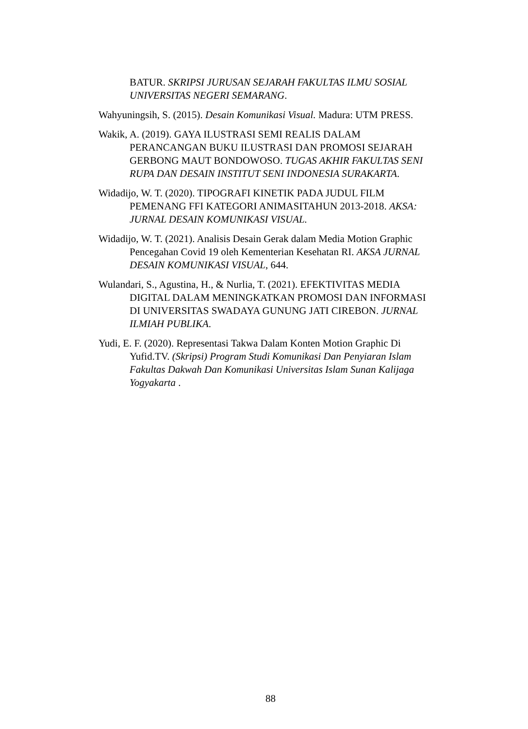BATUR. SKRIPSI JURUSAN SEJARAH FAKULTAS ILMU SOSIAL UNIVERSITAS NEGERI SEMARANG.
Wahyuningsih, S. (2015). Desain Komunikasi Visual. Madura: UTM PRESS.
Wakik, A. (2019). GAYA ILUSTRASI SEMI REALIS DALAM PERANCANGAN BUKU ILUSTRASI DAN PROMOSI SEJARAH GERBONG MAUT BONDOWOSO. TUGAS AKHIR FAKULTAS SENI RUPA DAN DESAIN INSTITUT SENI INDONESIA SURAKARTA.
Widadijo, W. T. (2020). TIPOGRAFI KINETIK PADA JUDUL FILM PEMENANG FFI KATEGORI ANIMASITAHUN 2013-2018. AKSA: JURNAL DESAIN KOMUNIKASI VISUAL.
Widadijo, W. T. (2021). Analisis Desain Gerak dalam Media Motion Graphic Pencegahan Covid 19 oleh Kementerian Kesehatan RI. AKSA JURNAL DESAIN KOMUNIKASI VISUAL, 644.
Wulandari, S., Agustina, H., & Nurlia, T. (2021). EFEKTIVITAS MEDIA DIGITAL DALAM MENINGKATKAN PROMOSI DAN INFORMASI DI UNIVERSITAS SWADAYA GUNUNG JATI CIREBON. JURNAL ILMIAH PUBLIKA.
Yudi, E. F. (2020). Representasi Takwa Dalam Konten Motion Graphic Di Yufid.TV. (Skripsi) Program Studi Komunikasi Dan Penyiaran Islam Fakultas Dakwah Dan Komunikasi Universitas Islam Sunan Kalijaga Yogyakarta .
88